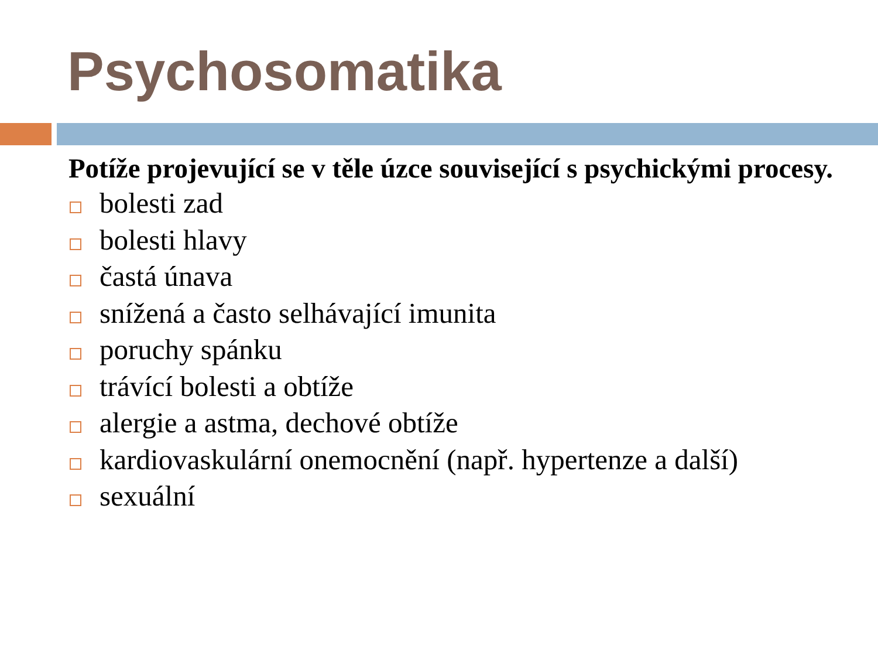Psychosomatika
Potíže projevující se v těle úzce související s psychickými procesy.
bolesti zad
bolesti hlavy
častá únava
snížená a často selhávající imunita
poruchy spánku
trávící bolesti a obtíže
alergie a astma, dechové obtíže
kardiovaskulární onemocnění (např. hypertenze a další)
sexuální